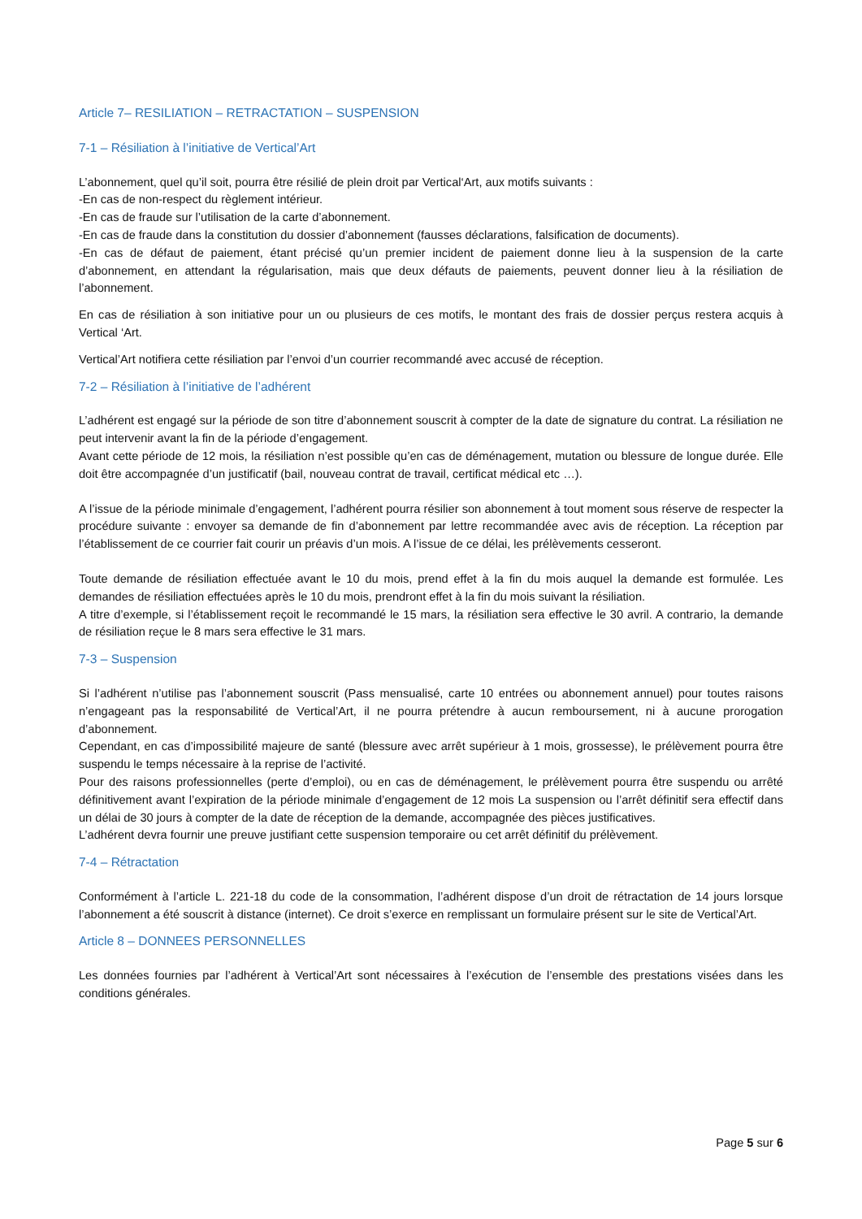Article 7– RESILIATION – RETRACTATION – SUSPENSION
7-1 – Résiliation à l’initiative de Vertical’Art
L’abonnement, quel qu’il soit, pourra être résilié de plein droit par Vertical‘Art, aux motifs suivants :
-En cas de non-respect du règlement intérieur.
-En cas de fraude sur l’utilisation de la carte d’abonnement.
-En cas de fraude dans la constitution du dossier d’abonnement (fausses déclarations, falsification de documents).
-En cas de défaut de paiement, étant précisé qu’un premier incident de paiement donne lieu à la suspension de la carte d’abonnement, en attendant la régularisation, mais que deux défauts de paiements, peuvent donner lieu à la résiliation de l’abonnement.
En cas de résiliation à son initiative pour un ou plusieurs de ces motifs, le montant des frais de dossier perçus restera acquis à Vertical ‘Art.
Vertical’Art notifiera cette résiliation par l’envoi d’un courrier recommandé avec accusé de réception.
7-2 – Résiliation à l’initiative de l’adhérent
L’adhérent est engagé sur la période de son titre d’abonnement souscrit à compter de la date de signature du contrat. La résiliation ne peut intervenir avant la fin de la période d’engagement.
Avant cette période de 12 mois, la résiliation n’est possible qu’en cas de déménagement, mutation ou blessure de longue durée. Elle doit être accompagnée d’un justificatif (bail, nouveau contrat de travail, certificat médical etc …).
A l’issue de la période minimale d’engagement, l’adhérent pourra résilier son abonnement à tout moment sous réserve de respecter la procédure suivante : envoyer sa demande de fin d’abonnement par lettre recommandée avec avis de réception. La réception par l’établissement de ce courrier fait courir un préavis d’un mois. A l’issue de ce délai, les prélèvements cesseront.
Toute demande de résiliation effectuée avant le 10 du mois, prend effet à la fin du mois auquel la demande est formulée. Les demandes de résiliation effectuées après le 10 du mois, prendront effet à la fin du mois suivant la résiliation.
A titre d’exemple, si l’établissement reçoit le recommandé le 15 mars, la résiliation sera effective le 30 avril. A contrario, la demande de résiliation reçue le 8 mars sera effective le 31 mars.
7-3 – Suspension
Si l’adhérent n’utilise pas l’abonnement souscrit (Pass mensualisé, carte 10 entrées ou abonnement annuel) pour toutes raisons n’engageant pas la responsabilité de Vertical’Art, il ne pourra prétendre à aucun remboursement, ni à aucune prorogation d’abonnement.
Cependant, en cas d’impossibilité majeure de santé (blessure avec arrêt supérieur à 1 mois, grossesse), le prélèvement pourra être suspendu le temps nécessaire à la reprise de l’activité.
Pour des raisons professionnelles (perte d’emploi), ou en cas de déménagement, le prélèvement pourra être suspendu ou arrêté définitivement avant l’expiration de la période minimale d’engagement de 12 mois La suspension ou l’arrêt définitif sera effectif dans un délai de 30 jours à compter de la date de réception de la demande, accompagnée des pièces justificatives.
L’adhérent devra fournir une preuve justifiant cette suspension temporaire ou cet arrêt définitif du prélèvement.
7-4 – Rétractation
Conformément à l’article L. 221-18 du code de la consommation, l’adhérent dispose d’un droit de rétractation de 14 jours lorsque l’abonnement a été souscrit à distance (internet). Ce droit s’exerce en remplissant un formulaire présent sur le site de Vertical’Art.
Article 8 – DONNEES PERSONNELLES
Les données fournies par l’adhérent à Vertical’Art sont nécessaires à l’exécution de l’ensemble des prestations visées dans les conditions générales.
Page 5 sur 6